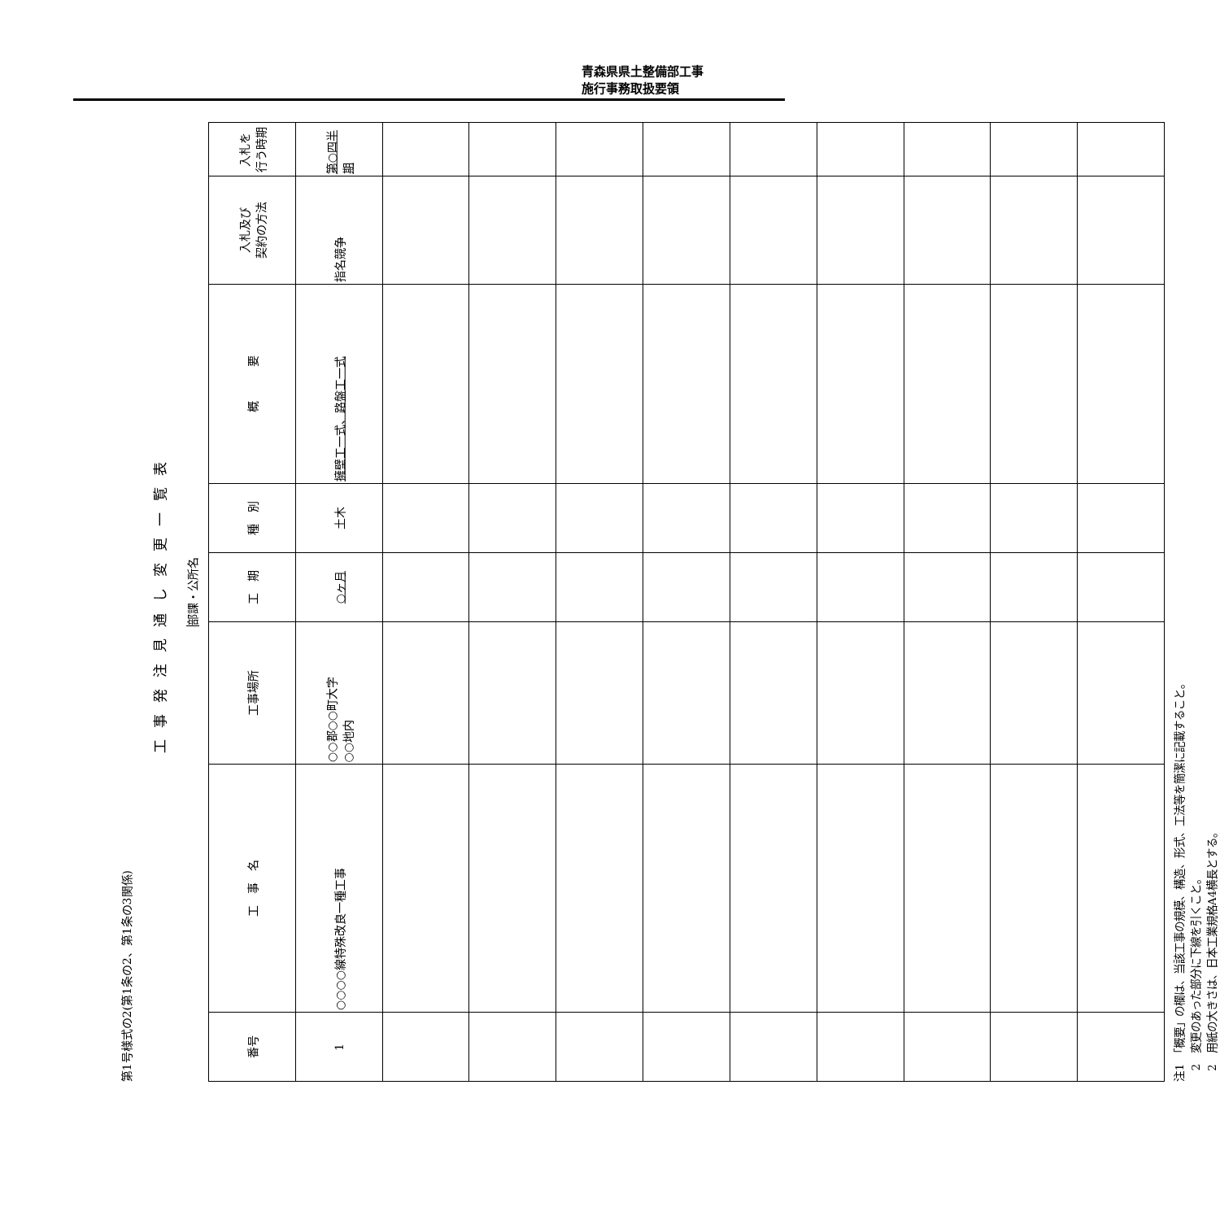青森県県土整備部工事
施行事務取扱要領
第1号様式の2(第1条の2、第1条の3関係)
工事発注見通し変更一覧表
部課・公所名
| 番号 | 工 事 名 | 工事場所 | 工 期 | 種 別 | 概 要 | 入札及び 契約の方法 | 入札を 行う時期 |
| --- | --- | --- | --- | --- | --- | --- | --- |
| 1 | ○○○○線特殊改良一種工事 | ○○郡○○町大字 ○○地内 | ○ヶ月 | 土木 | 擁壁工一式、路盤工一式 | 指名競争 | 第○四半期 |
注1　「概要」の欄は、当該工事の規模、構造、形式、工法等を簡潔に記載すること。
　2　変更のあった部分に下線を引くこと。
　2　用紙の大きさは、日本工業規格A4横長とする。